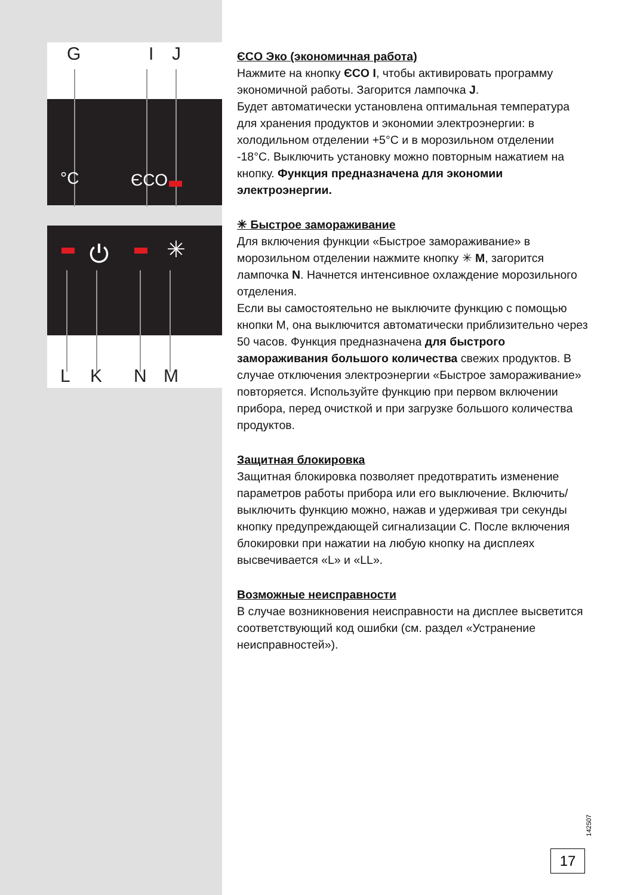G I J
°C ЄCO
⏻ ✳
L K N M
ЄCO Эко (экономичная работа)
Нажмите на кнопку ЄCO I, чтобы активировать программу экономичной работы. Загорится лампочка J.
Будет автоматически установлена оптимальная температура для хранения продуктов и экономии электроэнергии: в холодильном отделении +5°C и в морозильном отделении -18°C. Выключить установку можно повторным нажатием на кнопку. Функция предназначена для экономии электроэнергии.
✳ Быстрое замораживание
Для включения функции «Быстрое замораживание» в морозильном отделении нажмите кнопку ✳ M, загорится лампочка N. Начнется интенсивное охлаждение морозильного отделения.
Если вы самостоятельно не выключите функцию с помощью кнопки M, она выключится автоматически приблизительно через 50 часов. Функция предназначена для быстрого замораживания большого количества свежих продуктов. В случае отключения электроэнергии «Быстрое замораживание» повторяется. Используйте функцию при первом включении прибора, перед очисткой и при загрузке большого количества продуктов.
Защитная блокировка
Защитная блокировка позволяет предотвратить изменение параметров работы прибора или его выключение. Включить/ выключить функцию можно, нажав и удерживая три секунды кнопку предупреждающей сигнализации C. После включения блокировки при нажатии на любую кнопку на дисплеях высвечивается «L» и «LL».
Возможные неисправности
В случае возникновения неисправности на дисплее высветится соответствующий код ошибки (см. раздел «Устранение неисправностей»).
142507
17